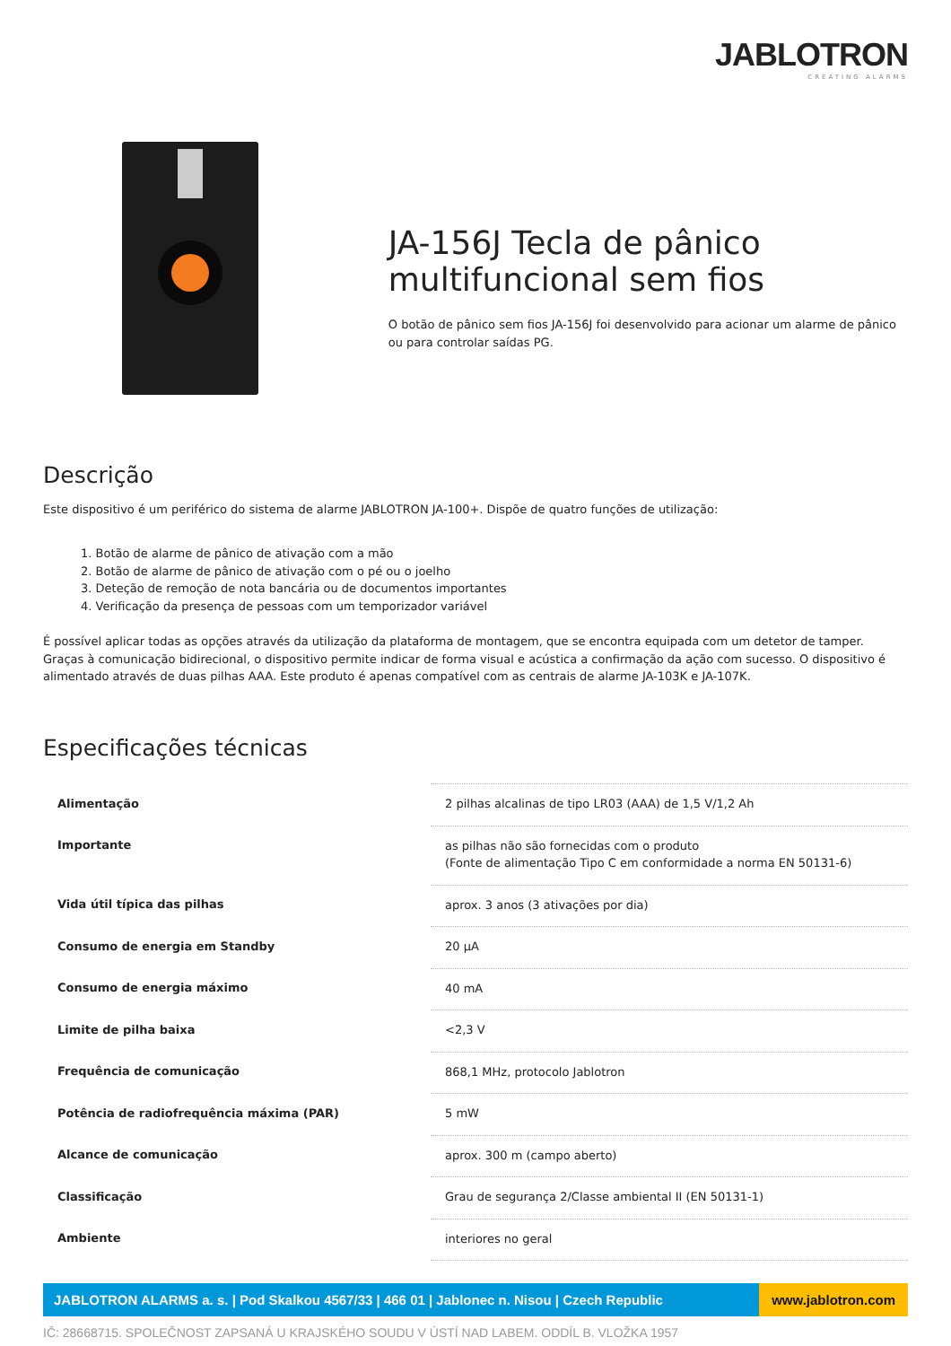JABLOTRON
CREATING ALARMS
JA-156J Tecla de pânico multifuncional sem fios
O botão de pânico sem fios JA-156J foi desenvolvido para acionar um alarme de pânico ou para controlar saídas PG.
Descrição
Este dispositivo é um periférico do sistema de alarme JABLOTRON JA-100+. Dispõe de quatro funções de utilização:
1. Botão de alarme de pânico de ativação com a mão
2. Botão de alarme de pânico de ativação com o pé ou o joelho
3. Deteção de remoção de nota bancária ou de documentos importantes
4. Verificação da presença de pessoas com um temporizador variável
É possível aplicar todas as opções através da utilização da plataforma de montagem, que se encontra equipada com um detetor de tamper. Graças à comunicação bidirecional, o dispositivo permite indicar de forma visual e acústica a confirmação da ação com sucesso. O dispositivo é alimentado através de duas pilhas AAA. Este produto é apenas compatível com as centrais de alarme JA-103K e JA-107K.
Especificações técnicas
| Alimentação | 2 pilhas alcalinas de tipo LR03 (AAA) de 1,5 V/1,2 Ah |
| Importante | as pilhas não são fornecidas com o produto (Fonte de alimentação Tipo C em conformidade a norma EN 50131-6) |
| Vida útil típica das pilhas | aprox. 3 anos (3 ativações por dia) |
| Consumo de energia em Standby | 20 µA |
| Consumo de energia máximo | 40 mA |
| Limite de pilha baixa | <2,3 V |
| Frequência de comunicação | 868,1 MHz, protocolo Jablotron |
| Potência de radiofrequência máxima (PAR) | 5 mW |
| Alcance de comunicação | aprox. 300 m (campo aberto) |
| Classificação | Grau de segurança 2/Classe ambiental II (EN 50131-1) |
| Ambiente | interiores no geral |
JABLOTRON ALARMS a. s. | Pod Skalkou 4567/33 | 466 01 | Jablonec n. Nisou | Czech Republic
www.jablotron.com
IČ: 28668715. SPOLEČNOST ZAPSANÁ U KRAJSKÉHO SOUDU V ÚSTÍ NAD LABEM. ODDÍL B. VLOŽKA 1957